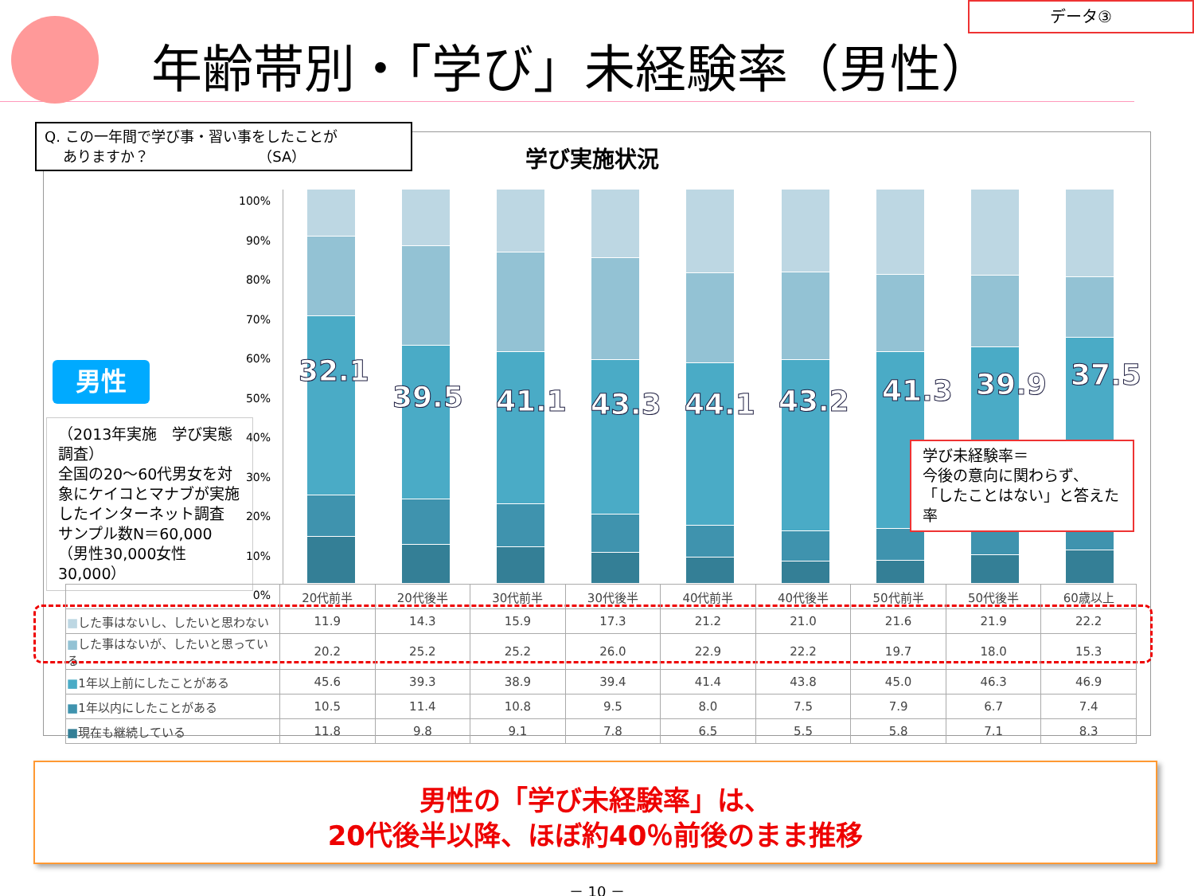データ③
年齢帯別・「学び」未経験率（男性）
Q. この一年間で学び事・習い事をしたことが
ありますか？ （SA）
学び実施状況
男性
（2013年実施　学び実態調査）
全国の20～60代男女を対象にケイコとマナブが実施したインターネット調査
サンプル数N＝60,000
（男性30,000女性30,000）
100%
90%
80%
70%
60%
50%
40%
30%
20%
10%
0%
32.1
39.5 41.1 43.3 44.1 43.2 41.3 39.9 37.5
学び未経験率＝
今後の意向に関わらず、
「したことはない」と答えた率
| | 20代前半 | 20代後半 | 30代前半 | 30代後半 | 40代前半 | 40代後半 | 50代前半 | 50代後半 | 60歳以上 |
| --- | --- | --- | --- | --- | --- | --- | --- | --- | --- |
| ■ した事はないし、したいと思わない | 11.9 | 14.3 | 15.9 | 17.3 | 21.2 | 21.0 | 21.6 | 21.9 | 22.2 |
| ■ した事はないが、したいと思っている | 20.2 | 25.2 | 25.2 | 26.0 | 22.9 | 22.2 | 19.7 | 18.0 | 15.3 |
| ■ 1年以上前にしたことがある | 45.6 | 39.3 | 38.9 | 39.4 | 41.4 | 43.8 | 45.0 | 46.3 | 46.9 |
| ■ 1年以内にしたことがある | 10.5 | 11.4 | 10.8 | 9.5 | 8.0 | 7.5 | 7.9 | 6.7 | 7.4 |
| ■ 現在も継続している | 11.8 | 9.8 | 9.1 | 7.8 | 6.5 | 5.5 | 5.8 | 7.1 | 8.3 |
男性の「学び未経験率」は、
20代後半以降、ほぼ約40％前後のまま推移
－ 10 －